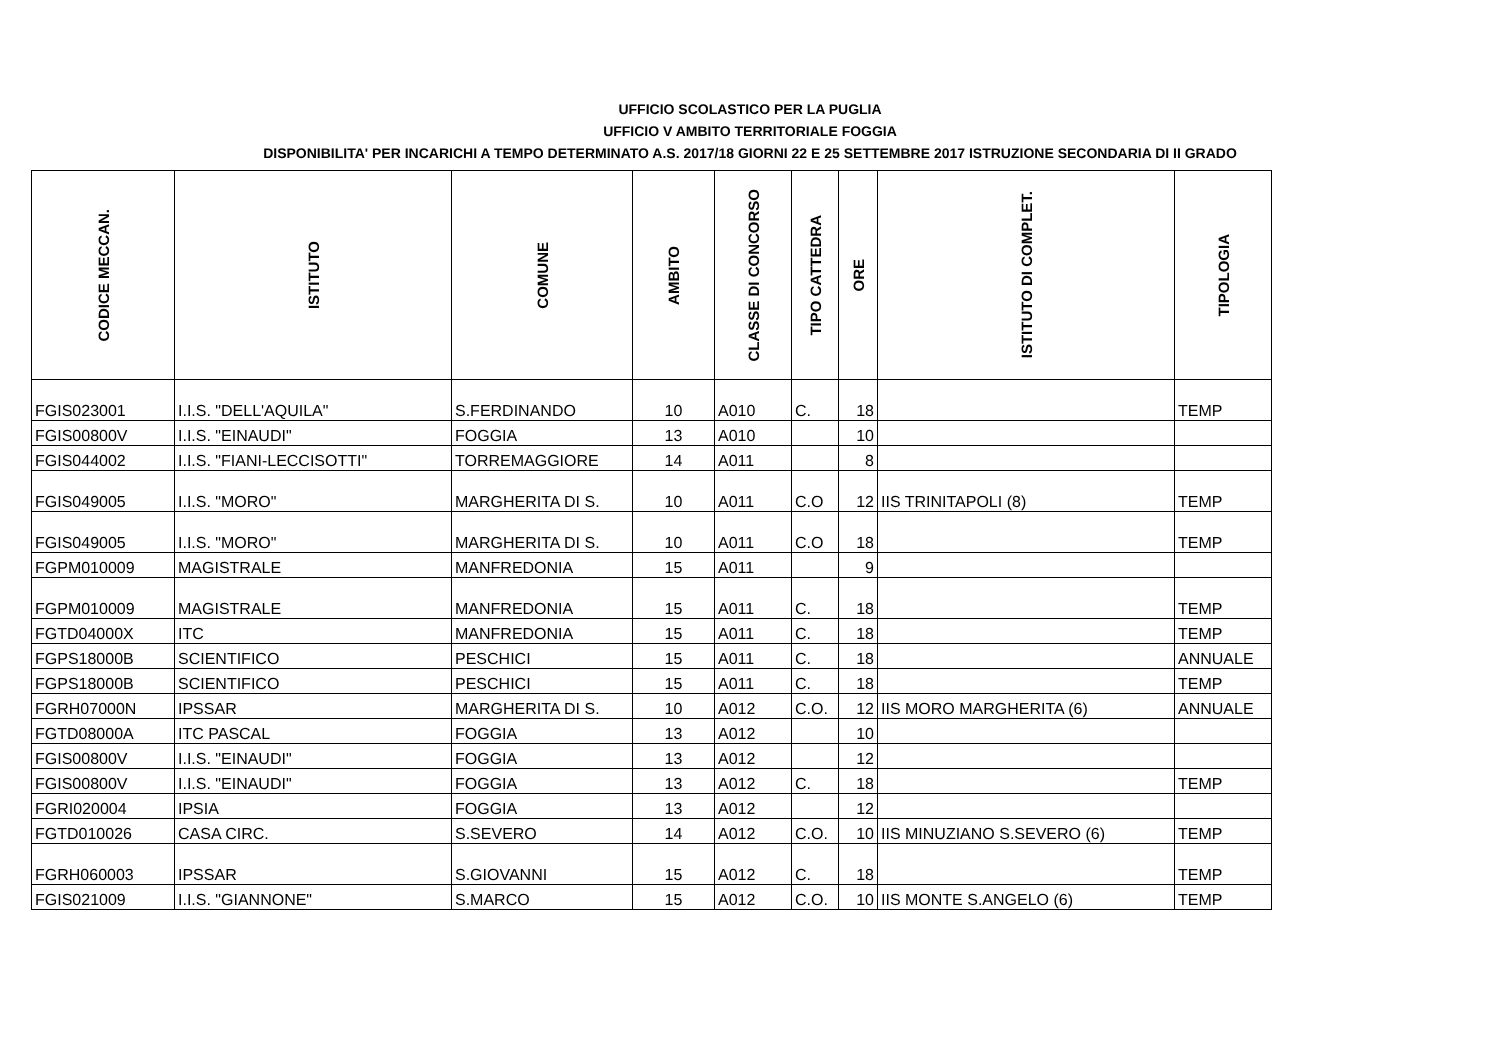UFFICIO SCOLASTICO PER LA PUGLIA
UFFICIO V AMBITO TERRITORIALE FOGGIA
DISPONIBILITA' PER INCARICHI A TEMPO DETERMINATO A.S. 2017/18 GIORNI 22 E 25 SETTEMBRE 2017 ISTRUZIONE SECONDARIA DI II GRADO
| CODICE MECCAN. | ISTITUTO | COMUNE | AMBITO | CLASSE DI CONCORSO | TIPO CATTEDRA | ORE | ISTITUTO DI COMPLET. | TIPOLOGIA |
| --- | --- | --- | --- | --- | --- | --- | --- | --- |
| FGIS023001 | I.I.S. "DELL'AQUILA" | S.FERDINANDO | 10 | A010 | C. | 18 | | TEMP |
| FGIS00800V | I.I.S. "EINAUDI" | FOGGIA | 13 | A010 | | 10 | | |
| FGIS044002 | I.I.S. "FIANI-LECCISOTTI" | TORREMAGGIORE | 14 | A011 | | 8 | | |
| FGIS049005 | I.I.S. "MORO" | MARGHERITA DI S. | 10 | A011 | C.O | 12 | IIS TRINITAPOLI (8) | TEMP |
| FGIS049005 | I.I.S. "MORO" | MARGHERITA DI S. | 10 | A011 | C.O | 18 | | TEMP |
| FGPM010009 | MAGISTRALE | MANFREDONIA | 15 | A011 | | 9 | | |
| FGPM010009 | MAGISTRALE | MANFREDONIA | 15 | A011 | C. | 18 | | TEMP |
| FGTD04000X | ITC | MANFREDONIA | 15 | A011 | C. | 18 | | TEMP |
| FGPS18000B | SCIENTIFICO | PESCHICI | 15 | A011 | C. | 18 | | ANNUALE |
| FGPS18000B | SCIENTIFICO | PESCHICI | 15 | A011 | C. | 18 | | TEMP |
| FGRH07000N | IPSSAR | MARGHERITA DI S. | 10 | A012 | C.O. | 12 | IIS MORO MARGHERITA (6) | ANNUALE |
| FGTD08000A | ITC PASCAL | FOGGIA | 13 | A012 | | 10 | | |
| FGIS00800V | I.I.S. "EINAUDI" | FOGGIA | 13 | A012 | | 12 | | |
| FGIS00800V | I.I.S. "EINAUDI" | FOGGIA | 13 | A012 | C. | 18 | | TEMP |
| FGRI020004 | IPSIA | FOGGIA | 13 | A012 | | 12 | | |
| FGTD010026 | CASA CIRC. | S.SEVERO | 14 | A012 | C.O. | 10 | IIS MINUZIANO S.SEVERO (6) | TEMP |
| FGRH060003 | IPSSAR | S.GIOVANNI | 15 | A012 | C. | 18 | | TEMP |
| FGIS021009 | I.I.S. "GIANNONE" | S.MARCO | 15 | A012 | C.O. | 10 | IIS MONTE S.ANGELO (6) | TEMP |